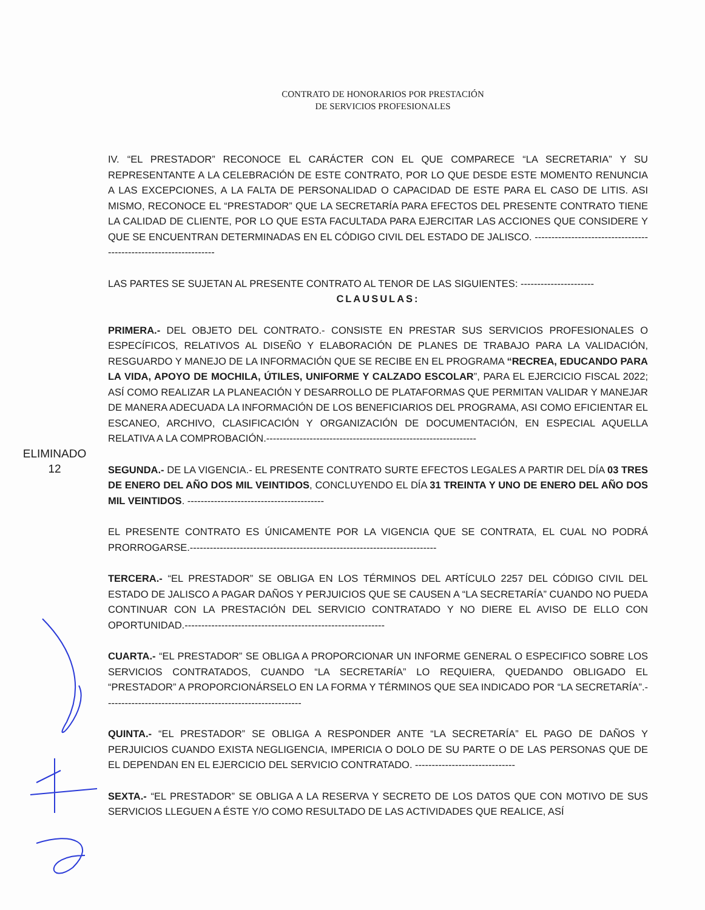CONTRATO DE HONORARIOS POR PRESTACIÓN
DE SERVICIOS PROFESIONALES
IV. “EL PRESTADOR” RECONOCE EL CARÁCTER CON EL QUE COMPARECE “LA SECRETARIA” Y SU REPRESENTANTE A LA CELEBRACIÓN DE ESTE CONTRATO, POR LO QUE DESDE ESTE MOMENTO RENUNCIA A LAS EXCEPCIONES, A LA FALTA DE PERSONALIDAD O CAPACIDAD DE ESTE PARA EL CASO DE LITIS. ASI MISMO, RECONOCE EL “PRESTADOR” QUE LA SECRETARÍA PARA EFECTOS DEL PRESENTE CONTRATO TIENE LA CALIDAD DE CLIENTE, POR LO QUE ESTA FACULTADA PARA EJERCITAR LAS ACCIONES QUE CONSIDERE Y QUE SE ENCUENTRAN DETERMINADAS EN EL CÓDIGO CIVIL DEL ESTADO DE JALISCO. ------------------------------------------------------------------
LAS PARTES SE SUJETAN AL PRESENTE CONTRATO AL TENOR DE LAS SIGUIENTES: ----------------------
CLAUSULAS:
PRIMERA.- DEL OBJETO DEL CONTRATO.- CONSISTE EN PRESTAR SUS SERVICIOS PROFESIONALES O ESPECÍFICOS, RELATIVOS AL DISEÑO Y ELABORACIÓN DE PLANES DE TRABAJO PARA LA VALIDACIÓN, RESGUARDO Y MANEJO DE LA INFORMACIÓN QUE SE RECIBE EN EL PROGRAMA “RECREA, EDUCANDO PARA LA VIDA, APOYO DE MOCHILA, ÚTILES, UNIFORME Y CALZADO ESCOLAR”, PARA EL EJERCICIO FISCAL 2022; ASÍ COMO REALIZAR LA PLANEACIÓN Y DESARROLLO DE PLATAFORMAS QUE PERMITAN VALIDAR Y MANEJAR DE MANERA ADECUADA LA INFORMACIÓN DE LOS BENEFICIARIOS DEL PROGRAMA, ASI COMO EFICIENTAR EL ESCANEO, ARCHIVO, CLASIFICACIÓN Y ORGANIZACIÓN DE DOCUMENTACIÓN, EN ESPECIAL AQUELLA RELATIVA A LA COMPROBACIÓN.---------------------------------------------------------------
SEGUNDA.- DE LA VIGENCIA.- EL PRESENTE CONTRATO SURTE EFECTOS LEGALES A PARTIR DEL DÍA 03 TRES DE ENERO DEL AÑO DOS MIL VEINTIDOS, CONCLUYENDO EL DÍA 31 TREINTA Y UNO DE ENERO DEL AÑO DOS MIL VEINTIDOS. -----------------------------------------
EL PRESENTE CONTRATO ES ÚNICAMENTE POR LA VIGENCIA QUE SE CONTRATA, EL CUAL NO PODRÁ PRORROGARSE.--------------------------------------------------------------------------
TERCERA.- “EL PRESTADOR” SE OBLIGA EN LOS TÉRMINOS DEL ARTÍCULO 2257 DEL CÓDIGO CIVIL DEL ESTADO DE JALISCO A PAGAR DAÑOS Y PERJUICIOS QUE SE CAUSEN A “LA SECRETARÍA” CUANDO NO PUEDA CONTINUAR CON LA PRESTACIÓN DEL SERVICIO CONTRATADO Y NO DIERE EL AVISO DE ELLO CON OPORTUNIDAD.------------------------------------------------------------
CUARTA.- “EL PRESTADOR” SE OBLIGA A PROPORCIONAR UN INFORME GENERAL O ESPECIFICO SOBRE LOS SERVICIOS CONTRATADOS, CUANDO “LA SECRETARÍA” LO REQUIERA, QUEDANDO OBLIGADO EL “PRESTADOR” A PROPORCIONÁRSELO EN LA FORMA Y TÉRMINOS QUE SEA INDICADO POR “LA SECRETARÍA”.-----------------------------------------------------------
QUINTA.- “EL PRESTADOR” SE OBLIGA A RESPONDER ANTE “LA SECRETARÍA” EL PAGO DE DAÑOS Y PERJUICIOS CUANDO EXISTA NEGLIGENCIA, IMPERICIA O DOLO DE SU PARTE O DE LAS PERSONAS QUE DE EL DEPENDAN EN EL EJERCICIO DEL SERVICIO CONTRATADO. ------------------------------
SEXTA.- “EL PRESTADOR” SE OBLIGA A LA RESERVA Y SECRETO DE LOS DATOS QUE CON MOTIVO DE SUS SERVICIOS LLEGUEN A ÉSTE Y/O COMO RESULTADO DE LAS ACTIVIDADES QUE REALICE, ASÍ
ELIMINADO
12